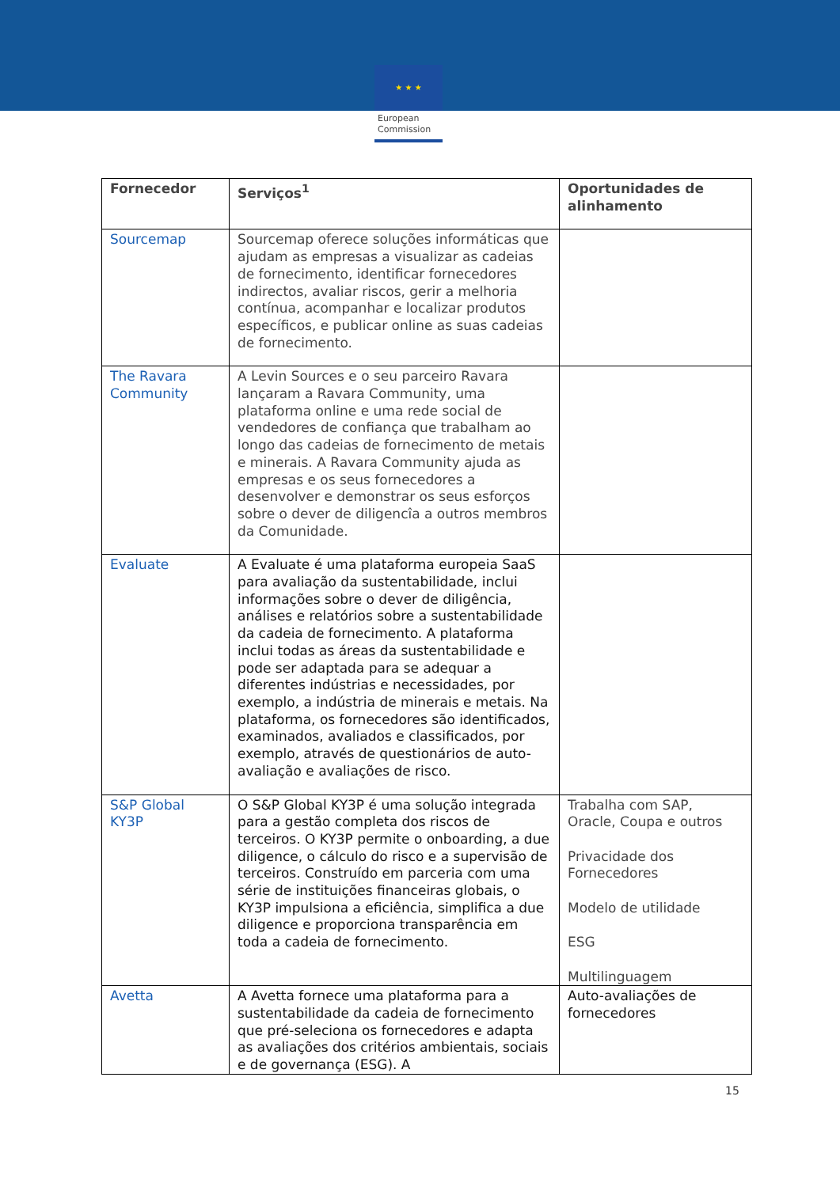★ ★ ★
European
Commission
| Fornecedor | Serviços<sup>1</sup> | Oportunidades de alinhamento |
| --- | --- | --- |
| Sourcemap | Sourcemap oferece soluções informáticas que ajudam as empresas a visualizar as cadeias de fornecimento, identificar fornecedores indirectos, avaliar riscos, gerir a melhoria contínua, acompanhar e localizar produtos específicos, e publicar online as suas cadeias de fornecimento. | |
| The Ravara Community | A Levin Sources e o seu parceiro Ravara lançaram a Ravara Community, uma plataforma online e uma rede social de vendedores de confiança que trabalham ao longo das cadeias de fornecimento de metais e minerais. A Ravara Community ajuda as empresas e os seus fornecedores a desenvolver e demonstrar os seus esforços sobre o dever de diligencîa a outros membros da Comunidade. | |
| Evaluate | A Evaluate é uma plataforma europeia SaaS para avaliação da sustentabilidade, inclui informações sobre o dever de diligência, análises e relatórios sobre a sustentabilidade da cadeia de fornecimento. A plataforma inclui todas as áreas da sustentabilidade e pode ser adaptada para se adequar a diferentes indústrias e necessidades, por exemplo, a indústria de minerais e metais. Na plataforma, os fornecedores são identificados, examinados, avaliados e classificados, por exemplo, através de questionários de auto-avaliação e avaliações de risco. | |
| S&P Global KY3P | O S&P Global KY3P é uma solução integrada para a gestão completa dos riscos de terceiros. O KY3P permite o onboarding, a due diligence, o cálculo do risco e a supervisão de terceiros. Construído em parceria com uma série de instituições financeiras globais, o KY3P impulsiona a eficiência, simplifica a due diligence e proporciona transparência em toda a cadeia de fornecimento. | Trabalha com SAP, Oracle, Coupa e outros Privacidade dos Fornecedores Modelo de utilidade ESG Multilinguagem |
| Avetta | A Avetta fornece uma plataforma para a sustentabilidade da cadeia de fornecimento que pré-seleciona os fornecedores e adapta as avaliações dos critérios ambientais, sociais e de governança (ESG). A | Auto-avaliações de fornecedores |
15